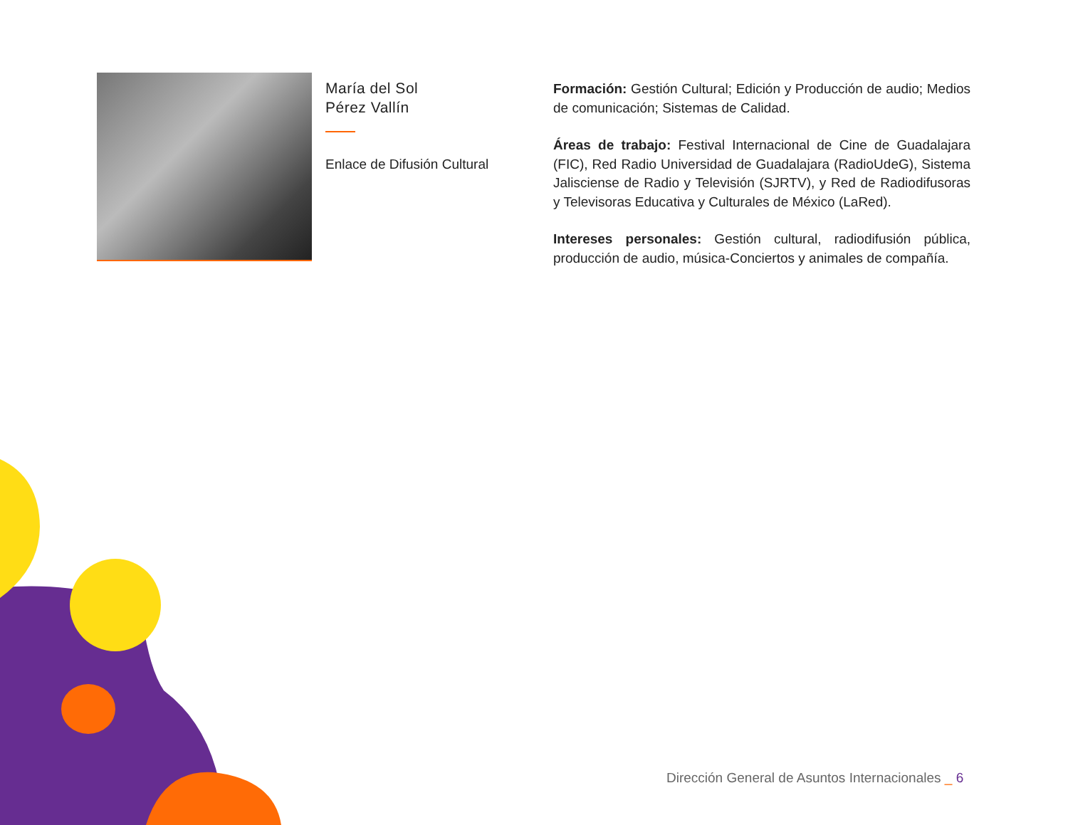María del Sol
Pérez Vallín
Enlace de Difusión Cultural
Formación: Gestión Cultural; Edición y Producción de audio; Medios de comunicación; Sistemas de Calidad.
Áreas de trabajo: Festival Internacional de Cine de Guadalajara (FIC), Red Radio Universidad de Guadalajara (RadioUdeG), Sistema Jalisciense de Radio y Televisión (SJRTV), y Red de Radiodifusoras y Televisoras Educativa y Culturales de México (LaRed).
Intereses personales: Gestión cultural, radiodifusión pública, producción de audio, música-Conciertos y animales de compañía.
Dirección General de Asuntos Internacionales _ 6